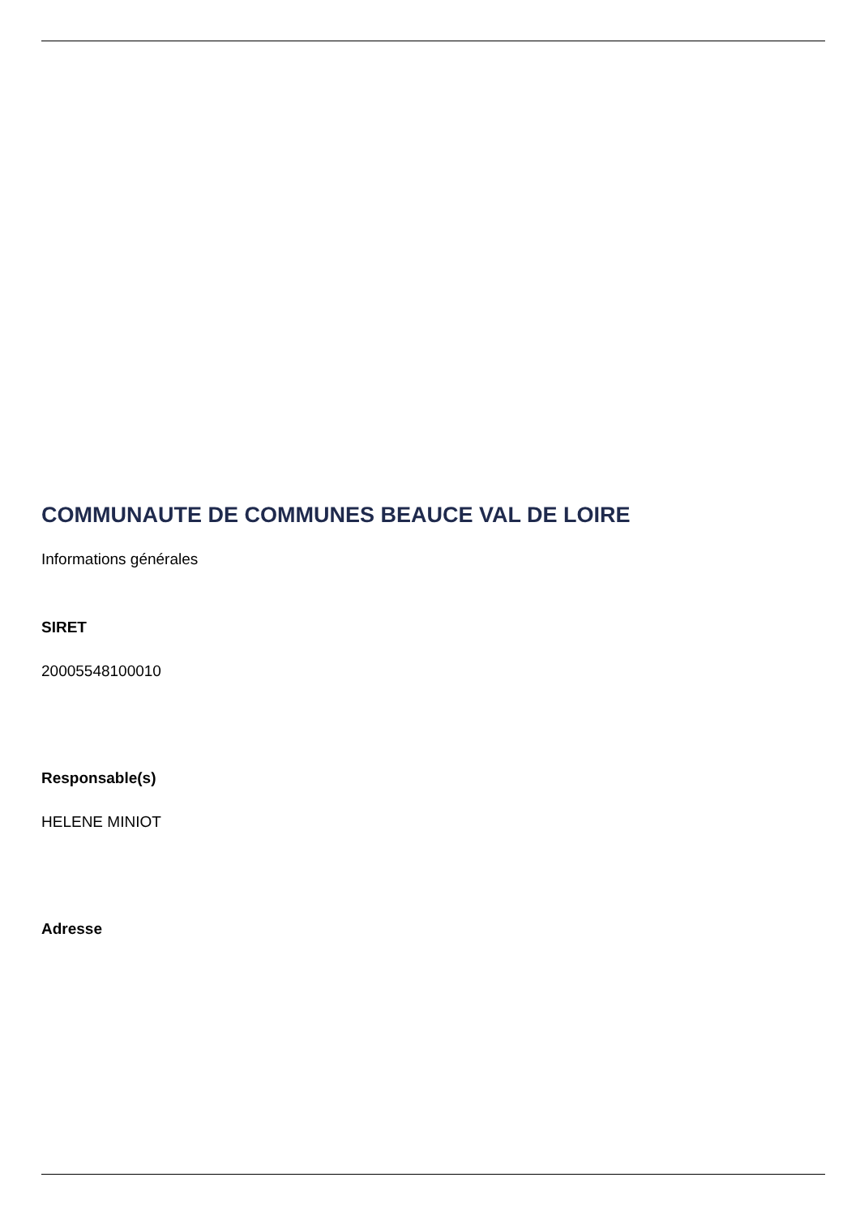COMMUNAUTE DE COMMUNES BEAUCE VAL DE LOIRE
Informations générales
SIRET
20005548100010
Responsable(s)
HELENE MINIOT
Adresse